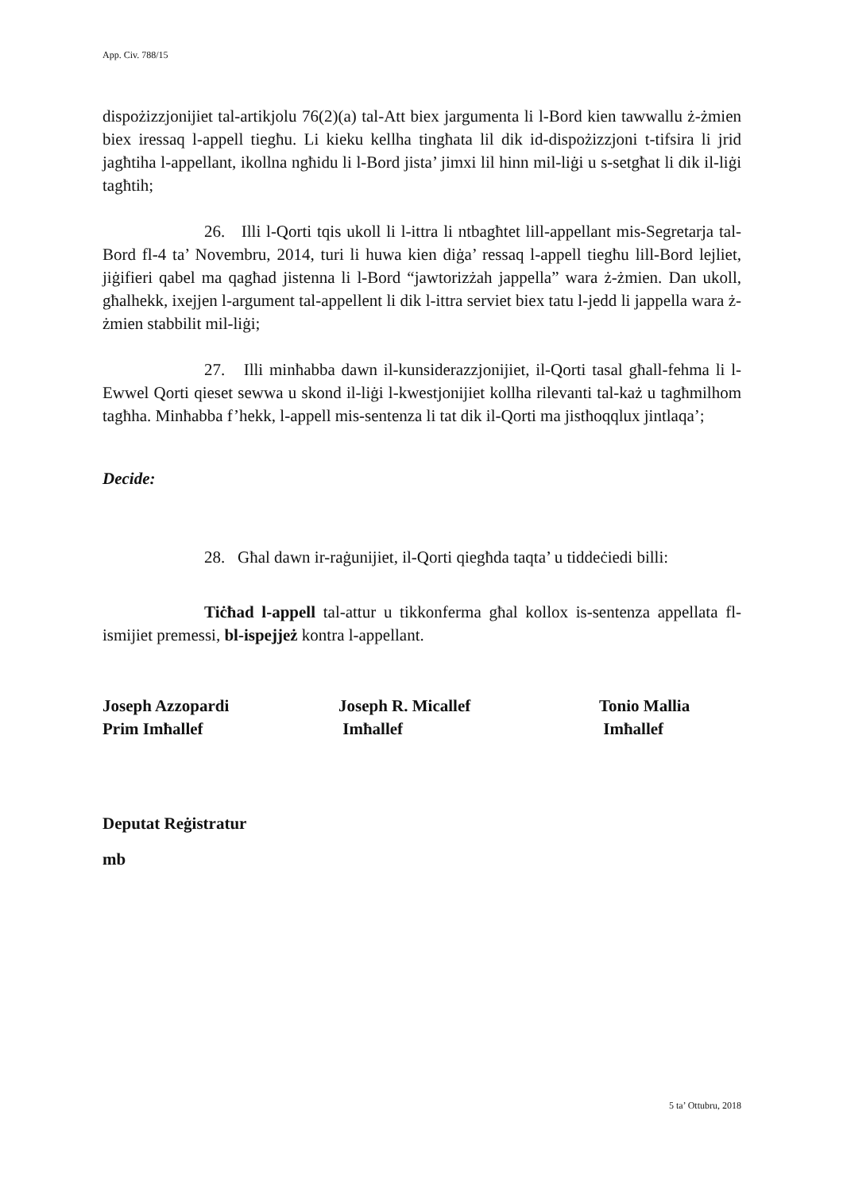App. Civ. 788/15
dispożizzjonijiet tal-artikjolu 76(2)(a) tal-Att biex jargumenta li l-Bord kien tawwallu ż-żmien biex iressaq l-appell tiegħu. Li kieku kellha tingħata lil dik id-dispożizzjoni t-tifsira li jrid jagħtiha l-appellant, ikollna ngħidu li l-Bord jista’ jimxi lil hinn mil-liġi u s-setgħat li dik il-liġi tagħtih;
26. Illi l-Qorti tqis ukoll li l-ittra li ntbagħtet lill-appellant mis-Segretarja tal-Bord fl-4 ta’ Novembru, 2014, turi li huwa kien diġa’ ressaq l-appell tiegħu lill-Bord lejliet, jiġifieri qabel ma qagħad jistenna li l-Bord “jawtorizżah jappella” wara ż-żmien. Dan ukoll, għalhekk, ixejjen l-argument tal-appellent li dik l-ittra serviet biex tatu l-jedd li jappella wara ż-żmien stabbilit mil-liġi;
27. Illi minħabba dawn il-kunsiderazzjonijiet, il-Qorti tasal għall-fehma li l-Ewwel Qorti qieset sewwa u skond il-liġi l-kwestjonijiet kollha rilevanti tal-każ u tagħmilhom tagħha. Minħabba f’hekk, l-appell mis-sentenza li tat dik il-Qorti ma jistħoqqlux jintlaqa’;
Decide:
28. Għal dawn ir-raġunijiet, il-Qorti qiegħda taqta’ u tiddeċiedi billi:
Tiċħad l-appell tal-attur u tikkonferma għal kollox is-sentenza appellata fl-ismijiet premessi, bl-ispejjeż kontra l-appellant.
Joseph Azzopardi
Prim Imħallef
Joseph R. Micallef
Imħallef
Tonio Mallia
Imħallef
Deputat Reġistratur
mb
5 ta’ Ottubru, 2018